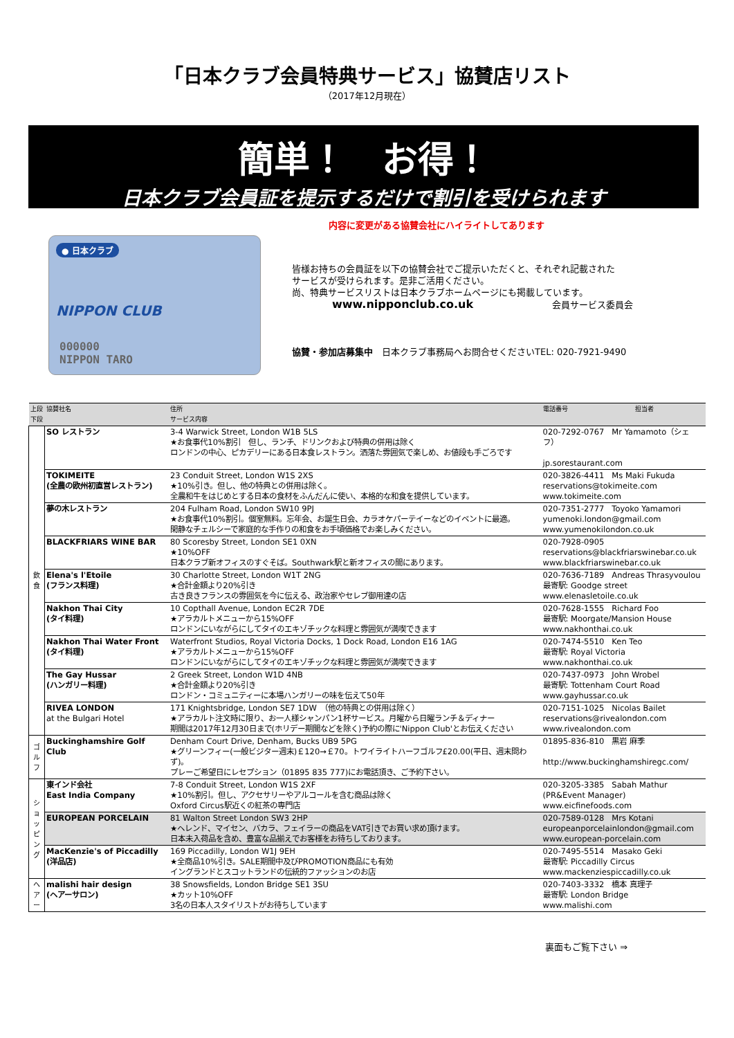「日本クラブ会員特典サービス」協賛店リスト
（2017年12月現在）
簡単！　お得！
日本クラブ会員証を提示するだけで割引を受けられます
内容に変更がある協賛会社にハイライトしてあります
● 日本クラブ
NIPPON CLUB
000000
NIPPON TARO
皆様お持ちの会員証を以下の協賛会社でご提示いただくと、それぞれ記載された
サービスが受けられます。是非ご活用ください。
尚、特典サービスリストは日本クラブホームページにも掲載しています。
www.nipponclub.co.uk 会員サービス委員会
協賛・参加店募集中　日本クラブ事務局へお問合せくださいTEL: 020-7921-9490
| 上段 下段 | 協賛社名 | 住所 サービス内容 | 電話番号 | 担当者 |
| --- | --- | --- | --- | --- |
| 飲 食 | SO レストラン | 3-4 Warwick Street, London W1B 5LS ★お食事代10%割引 但し、ランチ、ドリンクおよび特典の併用は除く ロンドンの中心、ピカデリーにある日本食レストラン。洒落た雰囲気で楽しめ、お値段も手ごろです | 020-7292-0767 Mr Yamamoto（シェフ） jp.sorestaurant.com | |
| | TOKIMEITE (全農の欧州初直営レストラン) | 23 Conduit Street, London W1S 2XS ★10%引き。但し、他の特典との併用は除く。 全農和牛をはじめとする日本の食材をふんだんに使い、本格的な和食を提供しています。 | 020-3826-4411 Ms Maki Fukuda reservations@tokimeite.com www.tokimeite.com | |
| | 夢の木レストラン | 204 Fulham Road, London SW10 9PJ ★お食事代10%割引。個室無料。忘年会、お誕生日会、カラオケパーテイーなどのイベントに最適。 閑静なチェルシーで家庭的な手作りの和食をお手頃価格でお楽しみください。 | 020-7351-2777 Toyoko Yamamori yumenoki.london@gmail.com www.yumenokilondon.co.uk | |
| | BLACKFRIARS WINE BAR | 80 Scoresby Street, London SE1 0XN ★10%OFF 日本クラブ新オフィスのすぐそば。Southwark駅と新オフィスの間にあります。 | 020-7928-0905 reservations@blackfriarswinebar.co.uk www.blackfriarswinebar.co.uk | |
| | Elena's l'Etoile (フランス料理) | 30 Charlotte Street, London W1T 2NG ★合計金額より20%引き 古き良きフランスの雰囲気を今に伝える、政治家やセレブ御用達の店 | 020-7636-7189 Andreas Thrasyvoulou 最寄駅: Goodge street www.elenasletoile.co.uk | |
| | Nakhon Thai City (タイ料理) | 10 Copthall Avenue, London EC2R 7DE ★アラカルトメニューから15%OFF ロンドンにいながらにしてタイのエキゾチックな料理と雰囲気が満喫できます | 020-7628-1555 Richard Foo 最寄駅: Moorgate/Mansion House www.nakhonthai.co.uk | |
| | Nakhon Thai Water Front (タイ料理) | Waterfront Studios, Royal Victoria Docks, 1 Dock Road, London E16 1AG ★アラカルトメニューから15%OFF ロンドンにいながらにしてタイのエキゾチックな料理と雰囲気が満喫できます | 020-7474-5510 Ken Teo 最寄駅: Royal Victoria www.nakhonthai.co.uk | |
| | The Gay Hussar (ハンガリー料理) | 2 Greek Street, London W1D 4NB ★合計金額より20%引き ロンドン・コミュニティーに本場ハンガリーの味を伝えて50年 | 020-7437-0973 John Wrobel 最寄駅: Tottenham Court Road www.gayhussar.co.uk | |
| | RIVEA LONDON at the Bulgari Hotel | 171 Knightsbridge, London SE7 1DW （他の特典との併用は除く） ★アラカルト注文時に限り、お一人様シャンパン1杯サービス。月曜から日曜ランチ＆ディナー 期間は2017年12月30日まで(ホリデー期間などを除く)予約の際に'Nippon Club'とお伝えください | 020-7151-1025 Nicolas Bailet reservations@rivealondon.com www.rivealondon.com | |
| ゴ ル フ | Buckinghamshire Golf Club | Denham Court Drive, Denham, Bucks UB9 5PG ★グリーンフィー(一般ビジター週末)￡120→￡70。トワイライトハーフゴルフ£20.00(平日、週末問わず)。 プレーご希望日にレセプション（01895 835 777)にお電話頂き、ご予約下さい。 | 01895-836-810 黒岩 麻季 http://www.buckinghamshiregc.com/ | |
| ショッピング | 東インド会社 East India Company | 7-8 Conduit Street, London W1S 2XF ★10%割引。但し、アクセサリーやアルコールを含む商品は除く Oxford Circus駅近くの紅茶の専門店 | 020-3205-3385 Sabah Mathur (PR&Event Manager) www.eicfinefoods.com | |
| | EUROPEAN PORCELAIN | 81 Walton Street London SW3 2HP ★ヘレンド、マイセン、バカラ、フェイラーの商品をVAT引きでお買い求め頂けます。 日本未入荷品を含め、豊富な品揃えでお客様をお待ちしております。 | 020-7589-0128 Mrs Kotani europeanporcelainlondon@gmail.com www.european-porcelain.com | |
| | MacKenzie's of Piccadilly (洋品店) | 169 Piccadilly, London W1J 9EH ★全商品10%引き。SALE期間中及びPROMOTION商品にも有効 イングランドとスコットランドの伝統的ファッションのお店 | 020-7495-5514 Masako Geki 最寄駅: Piccadilly Circus www.mackenziespiccadilly.co.uk | |
| ヘ ア ー | malishi hair design (ヘアーサロン) | 38 Snowsfields, London Bridge SE1 3SU ★カット10%OFF 3名の日本人スタイリストがお待ちしています | 020-7403-3332 橋本 真理子 最寄駅: London Bridge www.malishi.com | |
裏面もご覧下さい ⇒